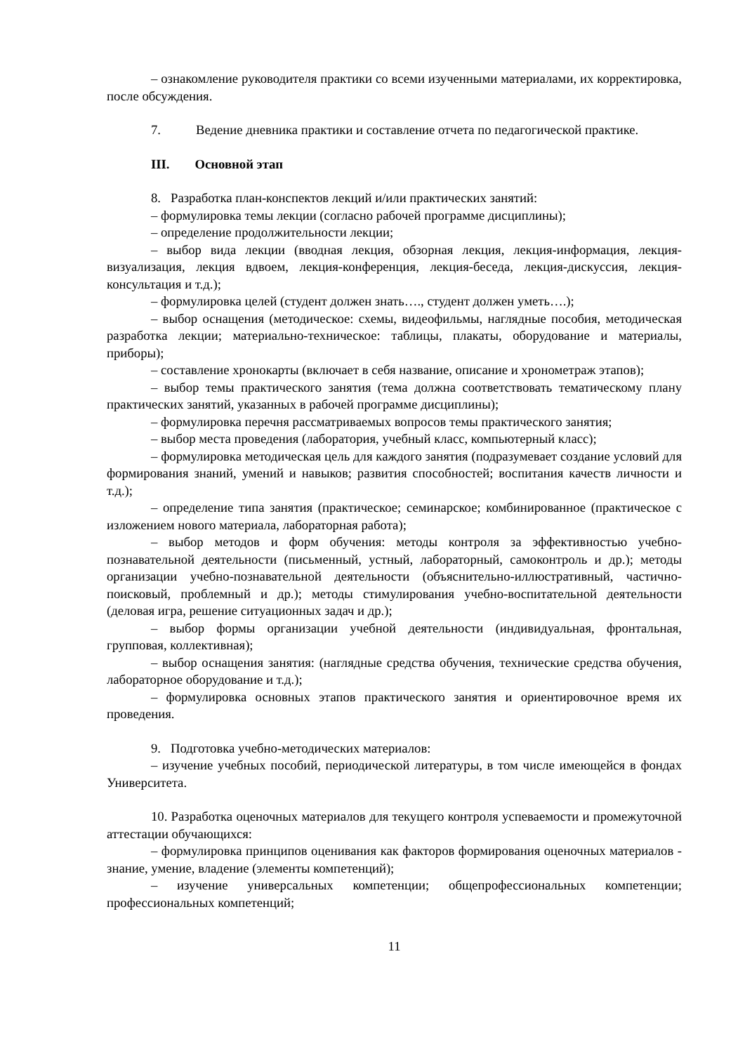– ознакомление руководителя практики со всеми изученными материалами, их корректировка, после обсуждения.
7. Ведение дневника практики и составление отчета по педагогической практике.
III. Основной этап
8. Разработка план-конспектов лекций и/или практических занятий:
– формулировка темы лекции (согласно рабочей программе дисциплины);
– определение продолжительности лекции;
– выбор вида лекции (вводная лекция, обзорная лекция, лекция-информация, лекция-визуализация, лекция вдвоем, лекция-конференция, лекция-беседа, лекция-дискуссия, лекция-консультация и т.д.);
– формулировка целей (студент должен знать…., студент должен уметь….);
– выбор оснащения (методическое: схемы, видеофильмы, наглядные пособия, методическая разработка лекции; материально-техническое: таблицы, плакаты, оборудование и материалы, приборы);
– составление хронокарты (включает в себя название, описание и хронометраж этапов);
– выбор темы практического занятия (тема должна соответствовать тематическому плану практических занятий, указанных в рабочей программе дисциплины);
– формулировка перечня рассматриваемых вопросов темы практического занятия;
– выбор места проведения (лаборатория, учебный класс, компьютерный класс);
– формулировка методическая цель для каждого занятия (подразумевает создание условий для формирования знаний, умений и навыков; развития способностей; воспитания качеств личности и т.д.);
– определение типа занятия (практическое; семинарское; комбинированное (практическое с изложением нового материала, лабораторная работа);
– выбор методов и форм обучения: методы контроля за эффективностью учебно-познавательной деятельности (письменный, устный, лабораторный, самоконтроль и др.); методы организации учебно-познавательной деятельности (объяснительно-иллюстративный, частично-поисковый, проблемный и др.); методы стимулирования учебно-воспитательной деятельности (деловая игра, решение ситуационных задач и др.);
– выбор формы организации учебной деятельности (индивидуальная, фронтальная, групповая, коллективная);
– выбор оснащения занятия: (наглядные средства обучения, технические средства обучения, лабораторное оборудование и т.д.);
– формулировка основных этапов практического занятия и ориентировочное время их проведения.
9. Подготовка учебно-методических материалов:
– изучение учебных пособий, периодической литературы, в том числе имеющейся в фондах Университета.
10. Разработка оценочных материалов для текущего контроля успеваемости и промежуточной аттестации обучающихся:
– формулировка принципов оценивания как факторов формирования оценочных материалов - знание, умение, владение (элементы компетенций);
– изучение универсальных компетенции; общепрофессиональных компетенции; профессиональных компетенций;
11